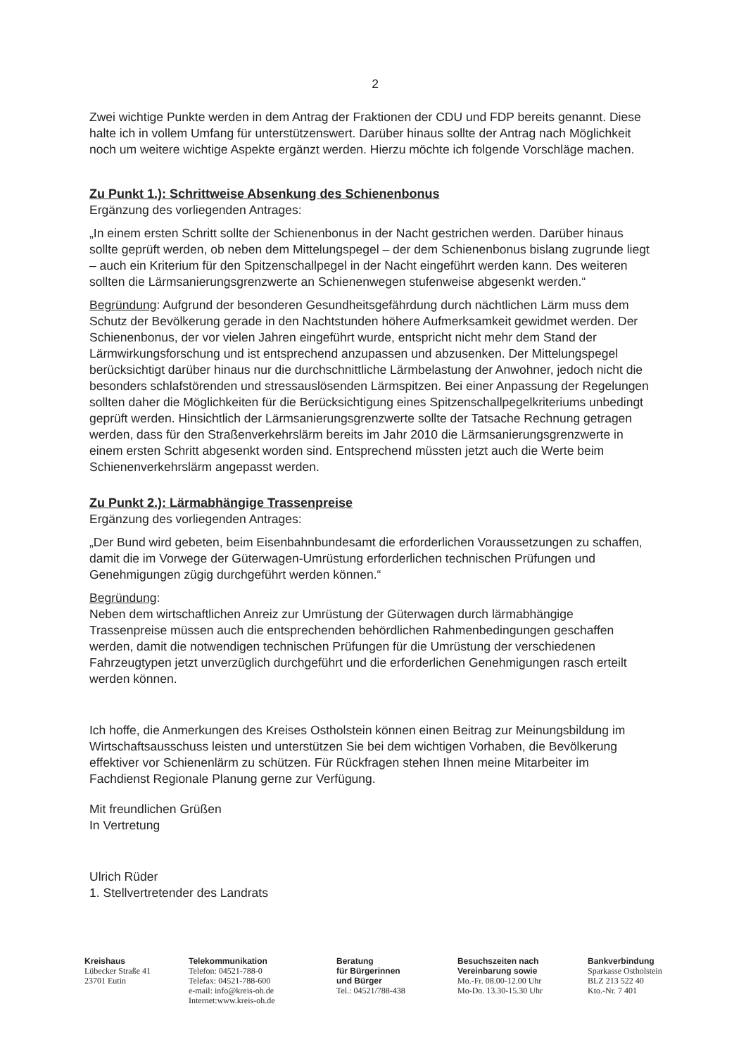2
Zwei wichtige Punkte werden in dem Antrag der Fraktionen der CDU und FDP bereits genannt. Diese halte ich in vollem Umfang für unterstützenswert. Darüber hinaus sollte der Antrag nach Möglichkeit noch um weitere wichtige Aspekte ergänzt werden. Hierzu möchte ich folgende Vorschläge machen.
Zu Punkt 1.): Schrittweise Absenkung des Schienenbonus
Ergänzung des vorliegenden Antrages:
„In einem ersten Schritt sollte der Schienenbonus in der Nacht gestrichen werden. Darüber hinaus sollte geprüft werden, ob neben dem Mittelungspegel – der dem Schienenbonus bislang zugrunde liegt – auch ein Kriterium für den Spitzenschallpegel in der Nacht eingeführt werden kann. Des weiteren sollten die Lärmsanierungsgrenzwerte an Schienenwegen stufenweise abgesenkt werden.“
Begründung: Aufgrund der besonderen Gesundheitsgefährdung durch nächtlichen Lärm muss dem Schutz der Bevölkerung gerade in den Nachtstunden höhere Aufmerksamkeit gewidmet werden. Der Schienenbonus, der vor vielen Jahren eingeführt wurde, entspricht nicht mehr dem Stand der Lärmwirkungsforschung und ist entsprechend anzupassen und abzusenken. Der Mittelungspegel berücksichtigt darüber hinaus nur die durchschnittliche Lärmbelastung der Anwohner, jedoch nicht die besonders schlafstörenden und stressauslösenden Lärmspitzen. Bei einer Anpassung der Regelungen sollten daher die Möglichkeiten für die Berücksichtigung eines Spitzenschallpegelkriteriums unbedingt geprüft werden. Hinsichtlich der Lärmsanierungsgrenzwerte sollte der Tatsache Rechnung getragen werden, dass für den Straßenverkehrslärm bereits im Jahr 2010 die Lärmsanierungsgrenzwerte in einem ersten Schritt abgesenkt worden sind. Entsprechend müssten jetzt auch die Werte beim Schienenverkehrslärm angepasst werden.
Zu Punkt 2.): Lärmabhängige Trassenpreise
Ergänzung des vorliegenden Antrages:
„Der Bund wird gebeten, beim Eisenbahnbundesamt die erforderlichen Voraussetzungen zu schaffen, damit die im Vorwege der Güterwagen-Umrüstung erforderlichen technischen Prüfungen und Genehmigungen zügig durchgeführt werden können.“
Begründung:
Neben dem wirtschaftlichen Anreiz zur Umrüstung der Güterwagen durch lärmabhängige Trassenpreise müssen auch die entsprechenden behördlichen Rahmenbedingungen geschaffen werden, damit die notwendigen technischen Prüfungen für die Umrüstung der verschiedenen Fahrzeugtypen jetzt unverzüglich durchgeführt und die erforderlichen Genehmigungen rasch erteilt werden können.
Ich hoffe, die Anmerkungen des Kreises Ostholstein können einen Beitrag zur Meinungsbildung im Wirtschaftsausschuss leisten und unterstützen Sie bei dem wichtigen Vorhaben, die Bevölkerung effektiver vor Schienenlärm zu schützen. Für Rückfragen stehen Ihnen meine Mitarbeiter im Fachdienst Regionale Planung gerne zur Verfügung.
Mit freundlichen Grüßen
In Vertretung
Ulrich Rüder
1. Stellvertretender des Landrats
Kreishaus
Lübecker Straße 41
23701 Eutin
Telekommunikation
Telefon: 04521-788-0
Telefax: 04521-788-600
e-mail: info@kreis-oh.de
Internet:www.kreis-oh.de
Beratung
für Bürgerinnen
und Bürger
Tel.: 04521/788-438
Besuchszeiten nach
Vereinbarung sowie
Mo.-Fr. 08.00-12.00 Uhr
Mo-Do. 13.30-15.30 Uhr
Bankverbindung
Sparkasse Ostholstein
BLZ 213 522 40
Kto.-Nr. 7 401